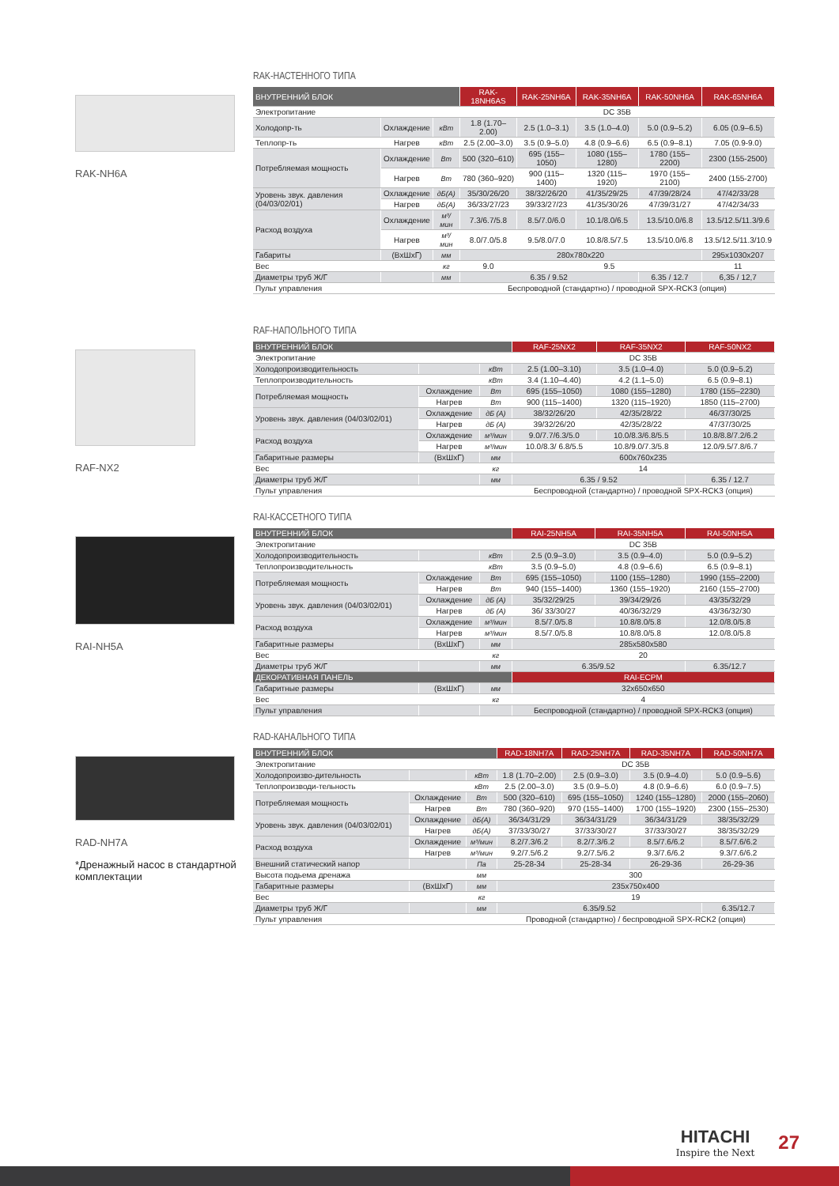RAK-NH6A
RAK-НАСТЕННОГО ТИПА
| ВНУТРЕННИЙ БЛОК | | | RAK-18NH6AS | RAK-25NH6A | RAK-35NH6A | RAK-50NH6A | RAK-65NH6A |
| --- | --- | --- | --- | --- | --- | --- | --- |
| Электропитание | | | DC 35В | | | | |
| Холодопр-ть | Охлаждение | кВт | 1.8 (1.70–2.00) | 2.5 (1.0–3.1) | 3.5 (1.0–4.0) | 5.0 (0.9–5.2) | 6.05 (0.9–6.5) |
| Теплопр-ть | Нагрев | кВт | 2.5 (2.00–3.0) | 3.5 (0.9–5.0) | 4.8 (0.9–6.6) | 6.5 (0.9–8.1) | 7.05 (0.9-9.0) |
| Потребляемая мощность | Охлаждение | Вт | 500 (320–610) | 695 (155–1050) | 1080 (155–1280) | 1780 (155–2200) | 2300 (155-2500) |
| | Нагрев | Вт | 780 (360–920) | 900 (115–1400) | 1320 (115–1920) | 1970 (155–2100) | 2400 (155-2700) |
| Уровень звук. давления (04/03/02/01) | Охлаждение | дБ(А) | 35/30/26/20 | 38/32/26/20 | 41/35/29/25 | 47/39/28/24 | 47/42/33/28 |
| | Нагрев | дБ(А) | 36/33/27/23 | 39/33/27/23 | 41/35/30/26 | 47/39/31/27 | 47/42/34/33 |
| Расход воздуха | Охлаждение | м³/мин | 7.3/6.7/5.8 | 8.5/7.0/6.0 | 10.1/8.0/6.5 | 13.5/10.0/6.8 | 13.5/12.5/11.3/9.6 |
| | Нагрев | м³/мин | 8.0/7.0/5.8 | 9.5/8.0/7.0 | 10.8/8.5/7.5 | 13.5/10.0/6.8 | 13.5/12.5/11.3/10.9 |
| Габариты | (ВxШxГ) | мм | 280x780x220 | | | | 295x1030x207 |
| Вес | | кг | 9.0 | 9.5 | | | 11 |
| Диаметры труб Ж/Г | | мм | 6.35 / 9.52 | | | 6.35 / 12.7 | 6,35 / 12,7 |
| Пульт управления | | | Беспроводной (стандартно) / проводной SPX-RCK3 (опция) | | | | |
RAF-NX2
RAF-НАПОЛЬНОГО ТИПА
| ВНУТРЕННИЙ БЛОК | | | RAF-25NX2 | RAF-35NX2 | RAF-50NX2 |
| --- | --- | --- | --- | --- | --- |
| Электропитание | | | DC 35В | | |
| Холодопроизводительность | | кВт | 2.5 (1.00–3.10) | 3.5 (1.0–4.0) | 5.0 (0.9–5.2) |
| Теплопроизводительность | | кВт | 3.4 (1.10–4.40) | 4.2 (1.1–5.0) | 6.5 (0.9–8.1) |
| Потребляемая мощность | Охлаждение | Вт | 695 (155–1050) | 1080 (155–1280) | 1780 (155–2230) |
| | Нагрев | Вт | 900 (115–1400) | 1320 (115–1920) | 1850 (115–2700) |
| Уровень звук. давления (04/03/02/01) | Охлаждение | дБ (А) | 38/32/26/20 | 42/35/28/22 | 46/37/30/25 |
| | Нагрев | дБ (А) | 39/32/26/20 | 42/35/28/22 | 47/37/30/25 |
| Расход воздуха | Охлаждение | м³/мин | 9.0/7.7/6.3/5.0 | 10.0/8.3/6.8/5.5 | 10.8/8.8/7.2/6.2 |
| | Нагрев | м³/мин | 10.0/8.3/ 6.8/5.5 | 10.8/9.0/7.3/5.8 | 12.0/9.5/7.8/6.7 |
| Габаритные размеры | (ВxШxГ) | мм | 600x760x235 | | |
| Вес | | кг | 14 | | |
| Диаметры труб Ж/Г | | мм | 6.35 / 9.52 | | 6.35 / 12.7 |
| Пульт управления | | | Беспроводной (стандартно) / проводной SPX-RCK3 (опция) | | |
RAI-NH5A
RAI-КАССЕТНОГО ТИПА
| ВНУТРЕННИЙ БЛОК | | | RAI-25NH5A | RAI-35NH5A | RAI-50NH5A |
| --- | --- | --- | --- | --- | --- |
| Электропитание | | | DC 35В | | |
| Холодопроизводительность | | кВт | 2.5 (0.9–3.0) | 3.5 (0.9–4.0) | 5.0 (0.9–5.2) |
| Теплопроизводительность | | кВт | 3.5 (0.9–5.0) | 4.8 (0.9–6.6) | 6.5 (0.9–8.1) |
| Потребляемая мощность | Охлаждение | Вт | 695 (155–1050) | 1100 (155–1280) | 1990 (155–2200) |
| | Нагрев | Вт | 940 (155–1400) | 1360 (155–1920) | 2160 (155–2700) |
| Уровень звук. давления (04/03/02/01) | Охлаждение | дБ (А) | 35/32/29/25 | 39/34/29/26 | 43/35/32/29 |
| | Нагрев | дБ (А) | 36/ 33/30/27 | 40/36/32/29 | 43/36/32/30 |
| Расход воздуха | Охлаждение | м³/мин | 8.5/7.0/5.8 | 10.8/8.0/5.8 | 12.0/8.0/5.8 |
| | Нагрев | м³/мин | 8.5/7.0/5.8 | 10.8/8.0/5.8 | 12.0/8.0/5.8 |
| Габаритные размеры | (ВxШxГ) | мм | 285x580x580 | | |
| Вес | | кг | 20 | | |
| Диаметры труб Ж/Г | | мм | 6.35/9.52 | | 6.35/12.7 |
| ДЕКОРАТИВНАЯ ПАНЕЛЬ | | | RAI-ECPM | | |
| Габаритные размеры | (ВxШxГ) | мм | 32x650x650 | | |
| Вес | | кг | 4 | | |
| Пульт управления | | | Беспроводной (стандартно) / проводной SPX-RCK3 (опция) | | |
RAD-NH7A
*Дренажный насос в стандартной комплектации
RAD-КАНАЛЬНОГО ТИПА
| ВНУТРЕННИЙ БЛОК | | | RAD-18NH7A | RAD-25NH7A | RAD-35NH7A | RAD-50NH7A |
| --- | --- | --- | --- | --- | --- | --- |
| Электропитание | | | DC 35В | | | |
| Холодопроизво-дительность | | кВт | 1.8 (1.70–2.00) | 2.5 (0.9–3.0) | 3.5 (0.9–4.0) | 5.0 (0.9–5.6) |
| Теплопроизводи-тельность | | кВт | 2.5 (2.00–3.0) | 3.5 (0.9–5.0) | 4.8 (0.9–6.6) | 6.0 (0.9–7.5) |
| Потребляемая мощность | Охлаждение | Вт | 500 (320–610) | 695 (155–1050) | 1240 (155–1280) | 2000 (155–2060) |
| | Нагрев | Вт | 780 (360–920) | 970 (155–1400) | 1700 (155–1920) | 2300 (155–2530) |
| Уровень звук. давления (04/03/02/01) | Охлаждение | дБ(А) | 36/34/31/29 | 36/34/31/29 | 36/34/31/29 | 38/35/32/29 |
| | Нагрев | дБ(А) | 37/33/30/27 | 37/33/30/27 | 37/33/30/27 | 38/35/32/29 |
| Расход воздуха | Охлаждение | м³/мин | 8.2/7.3/6.2 | 8.2/7.3/6.2 | 8.5/7.6/6.2 | 8.5/7.6/6.2 |
| | Нагрев | м³/мин | 9.2/7.5/6.2 | 9.2/7.5/6.2 | 9.3/7.6/6.2 | 9.3/7.6/6.2 |
| Внешний статический напор | | Па | 25-28-34 | 25-28-34 | 26-29-36 | 26-29-36 |
| Высота подьема дренажа | | мм | 300 | | | |
| Габаритные размеры | (ВxШxГ) | мм | 235x750x400 | | | |
| Вес | | кг | 19 | | | |
| Диаметры труб Ж/Г | | мм | 6.35/9.52 | | | 6.35/12.7 |
| Пульт управления | | | Проводной (стандартно) / беспроводной SPX-RCK2 (опция) | | | |
HITACHI
Inspire the Next
27